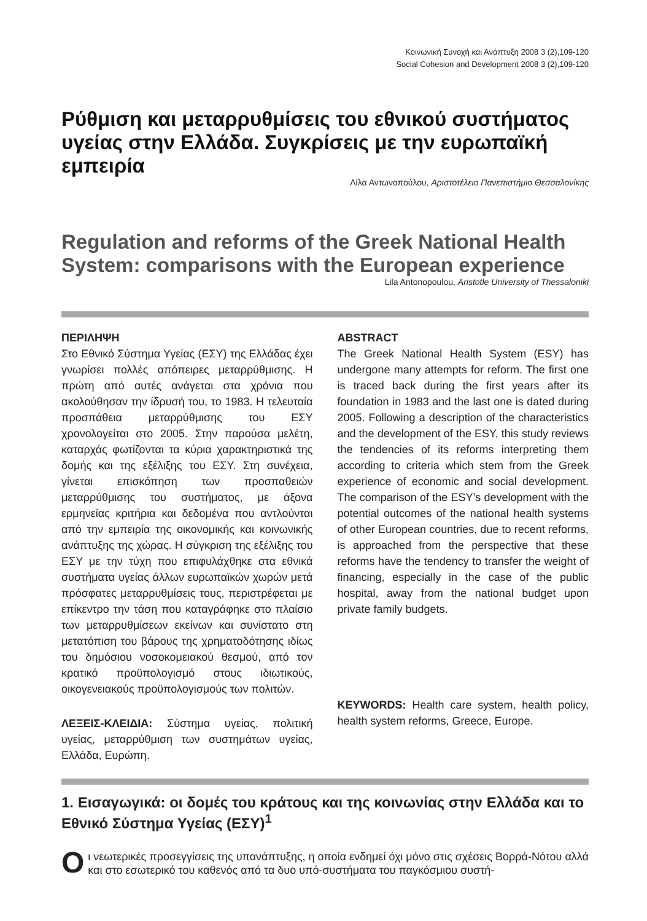Κοινωνική Συνοχή και Ανάπτυξη 2008 3 (2),109-120
Social Cohesion and Development 2008 3 (2),109-120
Ρύθμιση και μεταρρυθμίσεις του εθνικού συστήματος υγείας στην Ελλάδα. Συγκρίσεις με την ευρωπαϊκή εμπειρία
Λίλα Αντωνοπούλου, Αριστοτέλειο Πανεπιστήμιο Θεσσαλονίκης
Regulation and reforms of the Greek National Health System: comparisons with the European experience
Lila Antonopoulou, Aristotle University of Thessaloniki
ΠΕΡΙΛΗΨΗ
Στο Εθνικό Σύστημα Υγείας (ΕΣΥ) της Ελλάδας έχει γνωρίσει πολλές απόπειρες μεταρρύθμισης. Η πρώτη από αυτές ανάγεται στα χρόνια που ακολούθησαν την ίδρυσή του, το 1983. Η τελευταία προσπάθεια μεταρρύθμισης του ΕΣΥ χρονολογείται στο 2005. Στην παρούσα μελέτη, καταρχάς φωτίζονται τα κύρια χαρακτηριστικά της δομής και της εξέλιξης του ΕΣΥ. Στη συνέχεια, γίνεται επισκόπηση των προσπαθειών μεταρρύθμισης του συστήματος, με άξονα ερμηνείας κριτήρια και δεδομένα που αντλούνται από την εμπειρία της οικονομικής και κοινωνικής ανάπτυξης της χώρας. Η σύγκριση της εξέλιξης του ΕΣΥ με την τύχη που επιφυλάχθηκε στα εθνικά συστήματα υγείας άλλων ευρωπαϊκών χωρών μετά πρόσφατες μεταρρυθμίσεις τους, περιστρέφεται με επίκεντρο την τάση που καταγράφηκε στο πλαίσιο των μεταρρυθμίσεων εκείνων και συνίστατο στη μετατόπιση του βάρους της χρηματοδότησης ιδίως του δημόσιου νοσοκομειακού θεσμού, από τον κρατικό προϋπολογισμό στους ιδιωτικούς, οικογενειακούς προϋπολογισμούς των πολιτών.
ΛΕΞΕΙΣ-ΚΛΕΙΔΙΑ: Σύστημα υγείας, πολιτική υγείας, μεταρρύθμιση των συστημάτων υγείας, Ελλάδα, Ευρώπη.
ABSTRACT
The Greek National Health System (ESY) has undergone many attempts for reform. The first one is traced back during the first years after its foundation in 1983 and the last one is dated during 2005. Following a description of the characteristics and the development of the ESY, this study reviews the tendencies of its reforms interpreting them according to criteria which stem from the Greek experience of economic and social development. The comparison of the ESY’s development with the potential outcomes of the national health systems of other European countries, due to recent reforms, is approached from the perspective that these reforms have the tendency to transfer the weight of financing, especially in the case of the public hospital, away from the national budget upon private family budgets.
KEYWORDS: Health care system, health policy, health system reforms, Greece, Europe.
1. Εισαγωγικά: οι δομές του κράτους και της κοινωνίας στην Ελλάδα και το Εθνικό Σύστημα Υγείας (ΕΣΥ)<sup>1</sup>
Oι νεωτερικές προσεγγίσεις της υπανάπτυξης, η οποία ενδημεί όχι μόνο στις σχέσεις Βορρά-Νότου αλλά και στο εσωτερικό του καθενός από τα δυο υπό-συστήματα του παγκόσμιου συστή-